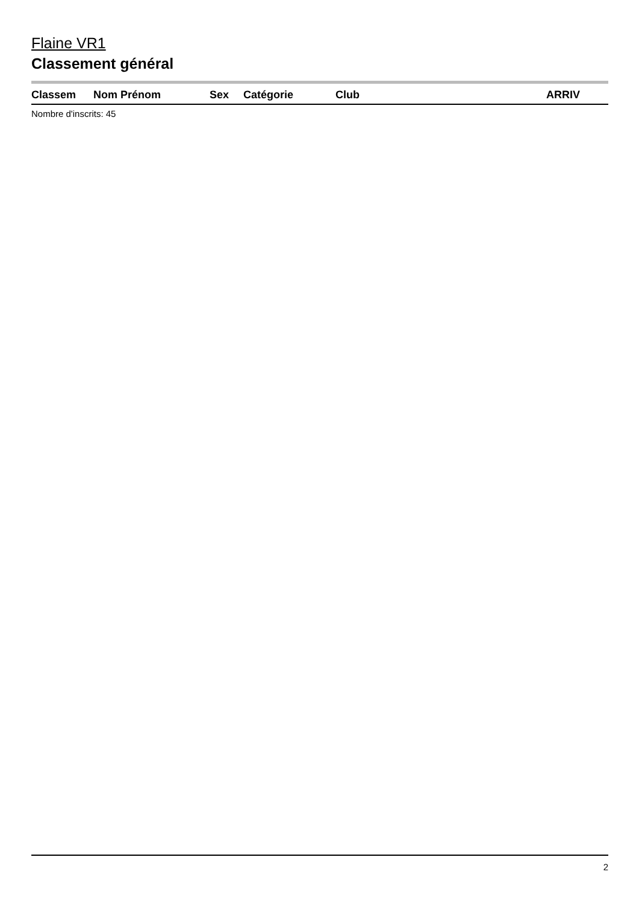Flaine VR1
Classement général
| Classem | Nom Prénom | Sex | Catégorie | Club | ARRIV |
| --- | --- | --- | --- | --- | --- |
Nombre d'inscrits: 45
2